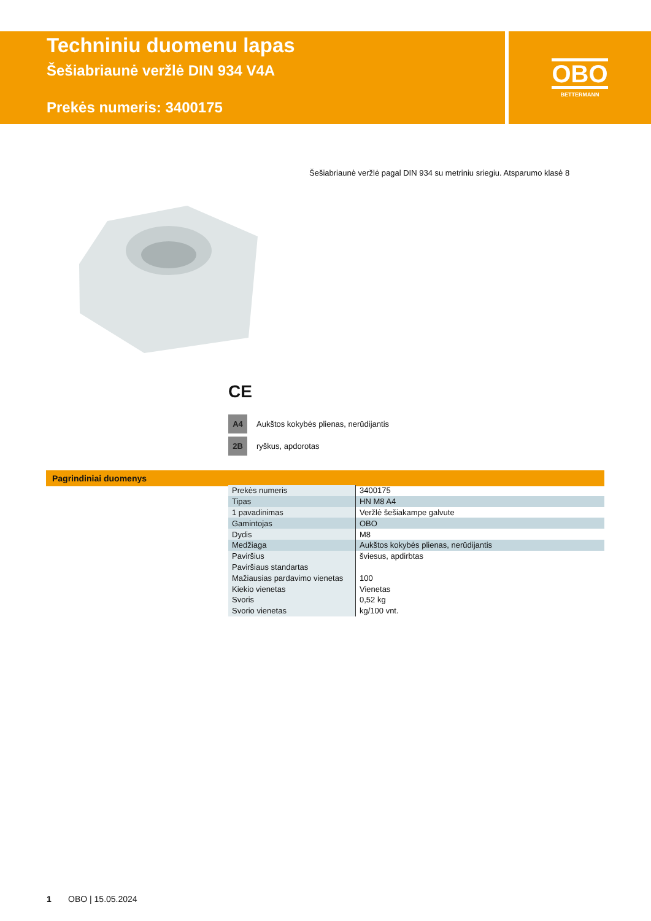Techniniu duomenu lapas
Šešiabriaunė veržlė DIN 934 V4A
Prekės numeris: 3400175
OBO
BETTERMANN
Šešiabriaunė veržlė pagal DIN 934 su metriniu sriegiu. Atsparumo klasė 8
CE
A4 Aukštos kokybės plienas, nerūdijantis
2B ryškus, apdorotas
Pagrindiniai duomenys
| Prekės numeris | 3400175 |
| Tipas | HN M8 A4 |
| 1 pavadinimas | Veržlė šešiakampe galvute |
| Gamintojas | OBO |
| Dydis | M8 |
| Medžiaga | Aukštos kokybės plienas, nerūdijantis |
| Paviršius | šviesus, apdirbtas |
| Paviršiaus standartas | |
| Mažiausias pardavimo vienetas | 100 |
| Kiekio vienetas | Vienetas |
| Svoris | 0,52 kg |
| Svorio vienetas | kg/100 vnt. |
1 OBO | 15.05.2024